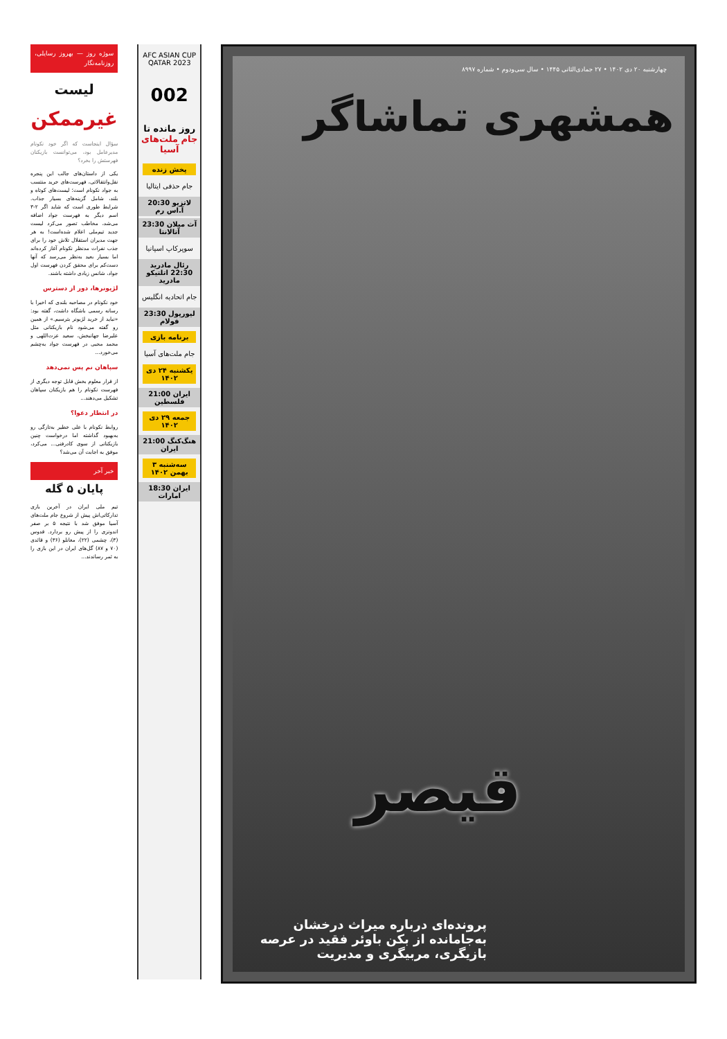چهارشنبه ۲۰ دی ۱۴۰۲ • ۲۷ جمادی‌الثانی ۱۴۴۵ • سال سی‌ودوم • شماره ۸۹۹۷
همشهری تماشاگر
قیصر
پرونده‌ای درباره میراث درخشان به‌جامانده از بکن باوئر فقید در عرصه بازیگری، مربیگری و مدیریت
AFC ASIAN CUP QATAR 2023
002
روز مانده تا جام ملت‌های آسیا
پخش زنده
جام حذفی ایتالیا
لاتزیو 20:30 آ.اس رم
آث میلان 23:30 آتالانتا
سوپرکاپ اسپانیا
رئال مادرید 22:30 اتلتیکو مادرید
جام اتحادیه انگلیس
لیورپول 23:30 فولام
برنامه بازی
جام ملت‌های آسیا
یکشنبه ۲۴ دی ۱۴۰۲
ایران 21:00 فلسطین
جمعه ۲۹ دی ۱۴۰۲
هنگ‌کنگ 21:00 ایران
سه‌شنبه ۳ بهمن ۱۴۰۲
ایران 18:30 امارات
سوژه روز — بهروز رسایلی، روزنامه‌نگار
لیست
غیرممکن
سؤال اینجاست که اگر خود نکونام مدیرعامل بود، می‌توانست بازیکنان فهرستش را بخرد؟
یکی از داستان‌های جالب این پنجره نقل‌وانتقالاتی، فهرست‌های خرید منتسب به جواد نکونام است؛ لیست‌های کوتاه و بلند، شامل گزینه‌های بسیار جذاب. شرایط طوری است که شاید اگر ۲-۳ اسم دیگر به فهرست جواد اضافه می‌شد، مخاطب تصور می‌کرد لیست جدید تیم‌ملی اعلام شده‌است! به هر جهت مدیران استقلال تلاش خود را برای جذب نفرات مدنظر نکونام آغاز کرده‌اند اما بسیار بعید به‌نظر می‌رسد که آنها دست‌کم برای محقق کردن فهرست اول جواد، شانس زیادی داشته باشند.
لژیونرها، دور از دسترس
خود نکونام در مصاحبه بلندی که اخیرا با رسانه رسمی باشگاه داشت، گفته بود: «نباید از خرید لژیونر بترسیم.» از همین رو گفته می‌شود نام بازیکنانی مثل علیرضا جهانبخش، سعید عزت‌اللهی و محمد محبی در فهرست جواد به‌چشم می‌خورد...
سپاهان نم پس نمی‌دهد
از قرار معلوم بخش قابل توجه دیگری از فهرست نکونام را هم بازیکنان سپاهان تشکیل می‌دهند...
در انتظار دعوا؟
روابط نکونام با علی خطیر به‌تازگی رو به‌بهبود گذاشته اما درخواست چنین بازیکنانی از سوی کادرفنی... می‌کرد، موفق به اجابت آن می‌شد؟
خبر آخر
پایان ۵ گله
تیم ملی ایران در آخرین بازی تدارکاتی‌اش پیش از شروع جام ملت‌های آسیا موفق شد با نتیجه ۵ بر صفر اندونزی را از پیش رو بردارد. قدوس (۳)، چشمی (۲۲)، مغانلو (۳۶) و قائدی (۷۰ و ۸۷) گل‌های ایران در این بازی را به ثمر رساندند...